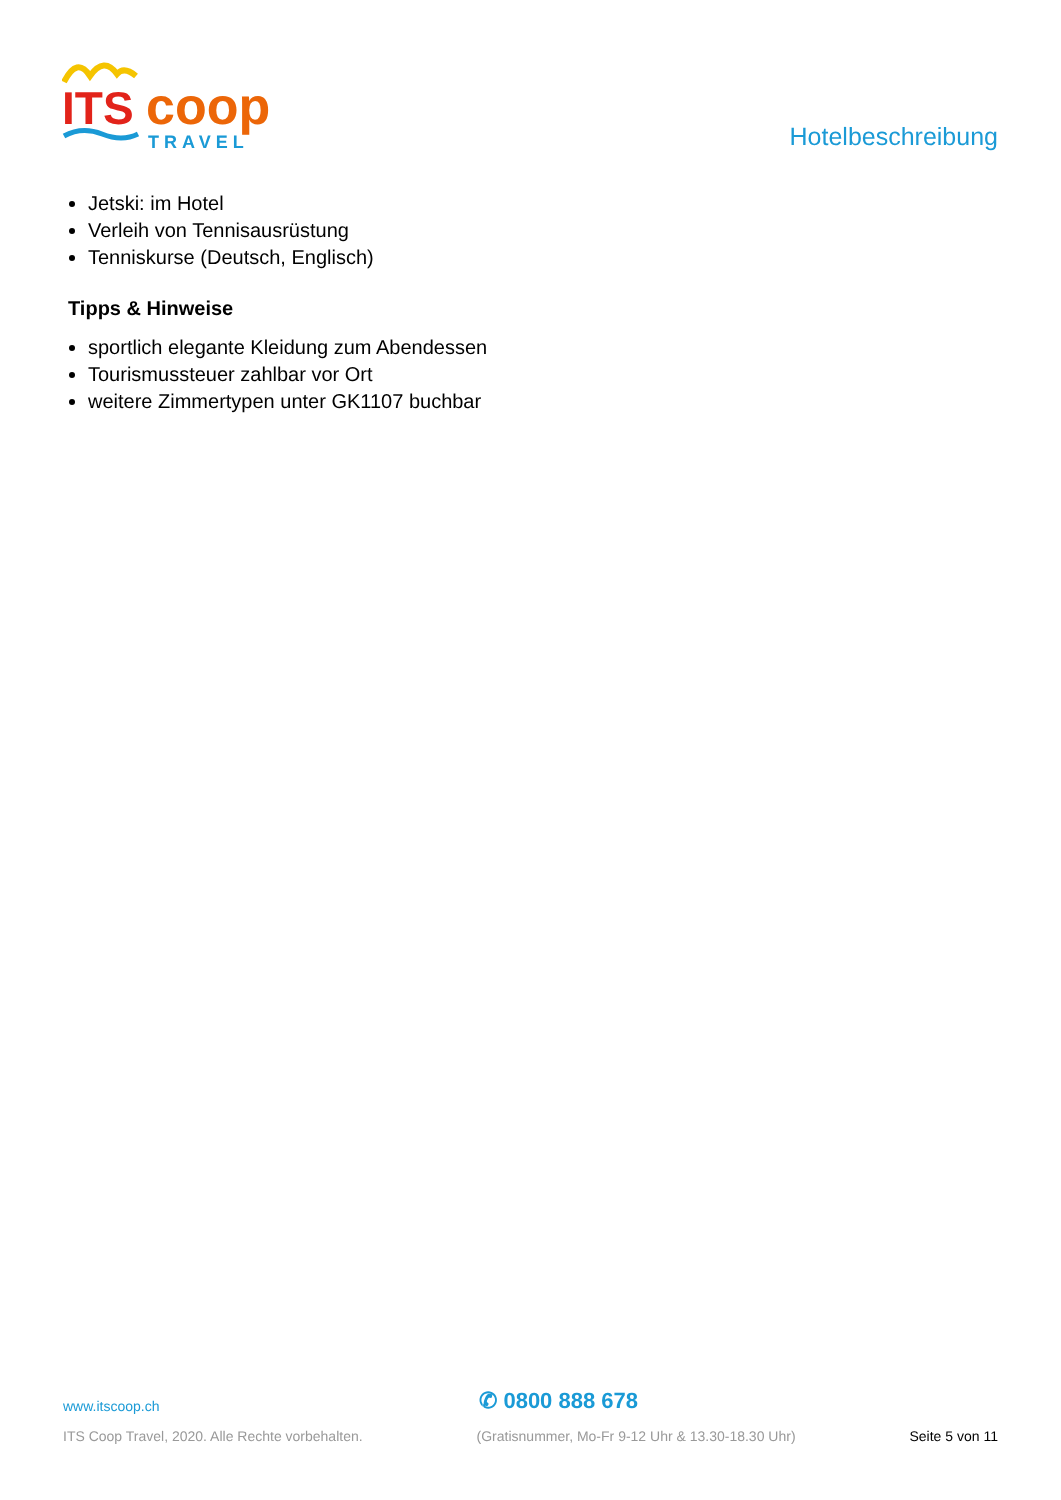ITS
coop
TRAVEL
Hotelbeschreibung
Jetski: im Hotel
Verleih von Tennisausrüstung
Tenniskurse (Deutsch, Englisch)
Tipps & Hinweise
sportlich elegante Kleidung zum Abendessen
Tourismussteuer zahlbar vor Ort
weitere Zimmertypen unter GK1107 buchbar
www.itscoop.ch ✆ 0800 888 678
ITS Coop Travel, 2020. Alle Rechte vorbehalten. (Gratisnummer, Mo-Fr 9-12 Uhr & 13.30-18.30 Uhr) Seite 5 von 11